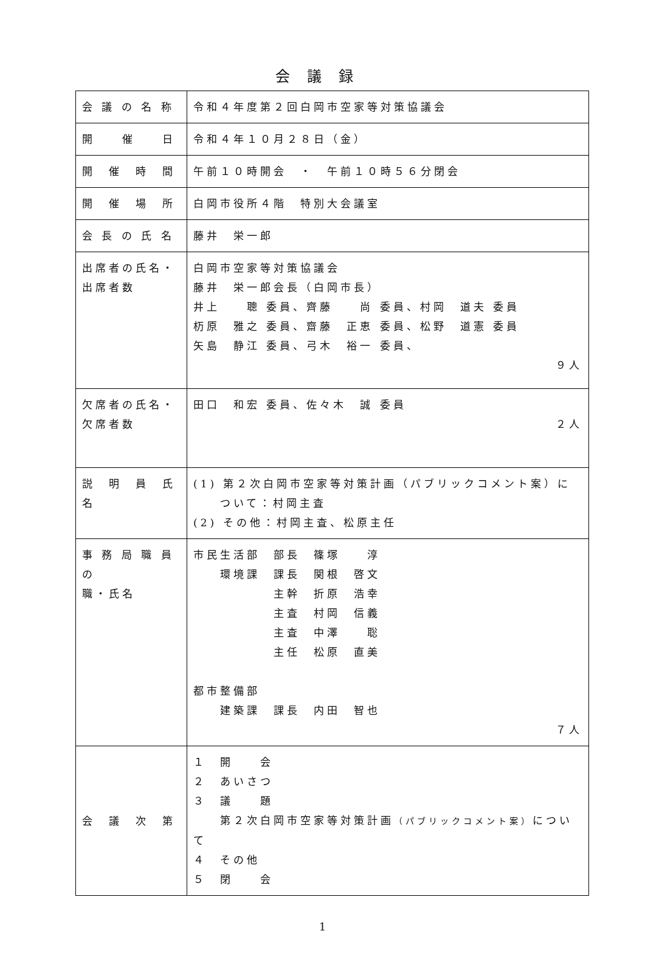会議録
| 会 議 の 名 称 | 令和４年度第２回白岡市空家等対策協議会 |
| 開 催 日 | 令和４年１０月２８日（金） |
| 開 催 時 間 | 午前１０時開会 ・ 午前１０時５６分閉会 |
| 開 催 場 所 | 白岡市役所４階 特別大会議室 |
| 会 長 の 氏 名 | 藤井 栄一郎 |
| 出席者の氏名・ 出席者数 | 白岡市空家等対策協議会 藤井 栄一郎会長（白岡市長） 井上 聰 委員、齊藤 尚 委員、村岡 道夫 委員 杤原 雅之 委員、齋藤 正恵 委員、松野 道憲 委員 矢島 静江 委員、弓木 裕一 委員、 ９人 |
| 欠席者の氏名・ 欠席者数 | 田口 和宏 委員、佐々木 誠 委員 ２人 |
| 説 明 員 氏 名 | (1) 第２次白岡市空家等対策計画（パブリックコメント案）に ついて：村岡主査 (2) その他：村岡主査、松原主任 |
| 事 務 局 職 員 の 職・氏名 | 市民生活部 部長 篠塚 淳 環境課 課長 関根 啓文 主幹 折原 浩幸 主査 村岡 信義 主査 中澤 聡 主任 松原 直美 都市整備部 建築課 課長 内田 智也 ７人 |
| 会 議 次 第 | １ 開 会 ２ あいさつ ３ 議 題 第２次白岡市空家等対策計画 （パブリックコメント案） について ４ その他 ５ 閉 会 |
1